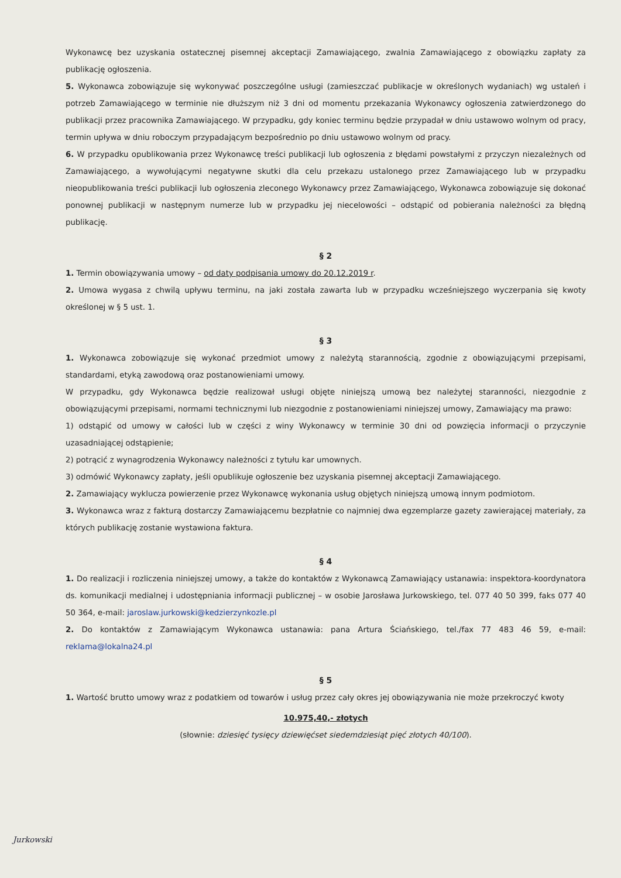Wykonawcę bez uzyskania ostatecznej pisemnej akceptacji Zamawiającego, zwalnia Zamawiającego z obowiązku zapłaty za publikację ogłoszenia.
5. Wykonawca zobowiązuje się wykonywać poszczególne usługi (zamieszczać publikacje w określonych wydaniach) wg ustaleń i potrzeb Zamawiającego w terminie nie dłuższym niż 3 dni od momentu przekazania Wykonawcy ogłoszenia zatwierdzonego do publikacji przez pracownika Zamawiającego. W przypadku, gdy koniec terminu będzie przypadał w dniu ustawowo wolnym od pracy, termin upływa w dniu roboczym przypadającym bezpośrednio po dniu ustawowo wolnym od pracy.
6. W przypadku opublikowania przez Wykonawcę treści publikacji lub ogłoszenia z błędami powstałymi z przyczyn niezależnych od Zamawiającego, a wywołującymi negatywne skutki dla celu przekazu ustalonego przez Zamawiającego lub w przypadku nieopublikowania treści publikacji lub ogłoszenia zleconego Wykonawcy przez Zamawiającego, Wykonawca zobowiązuje się dokonać ponownej publikacji w następnym numerze lub w przypadku jej niecelowości – odstąpić od pobierania należności za błędną publikację.
§ 2
1. Termin obowiązywania umowy – od daty podpisania umowy do 20.12.2019 r.
2. Umowa wygasa z chwilą upływu terminu, na jaki została zawarta lub w przypadku wcześniejszego wyczerpania się kwoty określonej w § 5 ust. 1.
§ 3
1. Wykonawca zobowiązuje się wykonać przedmiot umowy z należytą starannością, zgodnie z obowiązującymi przepisami, standardami, etyką zawodową oraz postanowieniami umowy.
W przypadku, gdy Wykonawca będzie realizował usługi objęte niniejszą umową bez należytej staranności, niezgodnie z obowiązującymi przepisami, normami technicznymi lub niezgodnie z postanowieniami niniejszej umowy, Zamawiający ma prawo:
1) odstąpić od umowy w całości lub w części z winy Wykonawcy w terminie 30 dni od powzięcia informacji o przyczynie uzasadniającej odstąpienie;
2) potrącić z wynagrodzenia Wykonawcy należności z tytułu kar umownych.
3) odmówić Wykonawcy zapłaty, jeśli opublikuje ogłoszenie bez uzyskania pisemnej akceptacji Zamawiającego.
2. Zamawiający wyklucza powierzenie przez Wykonawcę wykonania usług objętych niniejszą umową innym podmiotom.
3. Wykonawca wraz z fakturą dostarczy Zamawiającemu bezpłatnie co najmniej dwa egzemplarze gazety zawierającej materiały, za których publikację zostanie wystawiona faktura.
§ 4
1. Do realizacji i rozliczenia niniejszej umowy, a także do kontaktów z Wykonawcą Zamawiający ustanawia: inspektora-koordynatora ds. komunikacji medialnej i udostępniania informacji publicznej – w osobie Jarosława Jurkowskiego, tel. 077 40 50 399, faks 077 40 50 364, e-mail: jaroslaw.jurkowski@kedzierzynkozle.pl
2. Do kontaktów z Zamawiającym Wykonawca ustanawia: pana Artura Ściańskiego, tel./fax 77 483 46 59, e-mail: reklama@lokalna24.pl
§ 5
1. Wartość brutto umowy wraz z podatkiem od towarów i usług przez cały okres jej obowiązywania nie może przekroczyć kwoty
10.975,40,- złotych
(słownie: dziesięć tysięcy dziewięćset siedemdziesiąt pięć złotych 40/100).
Jurkowski